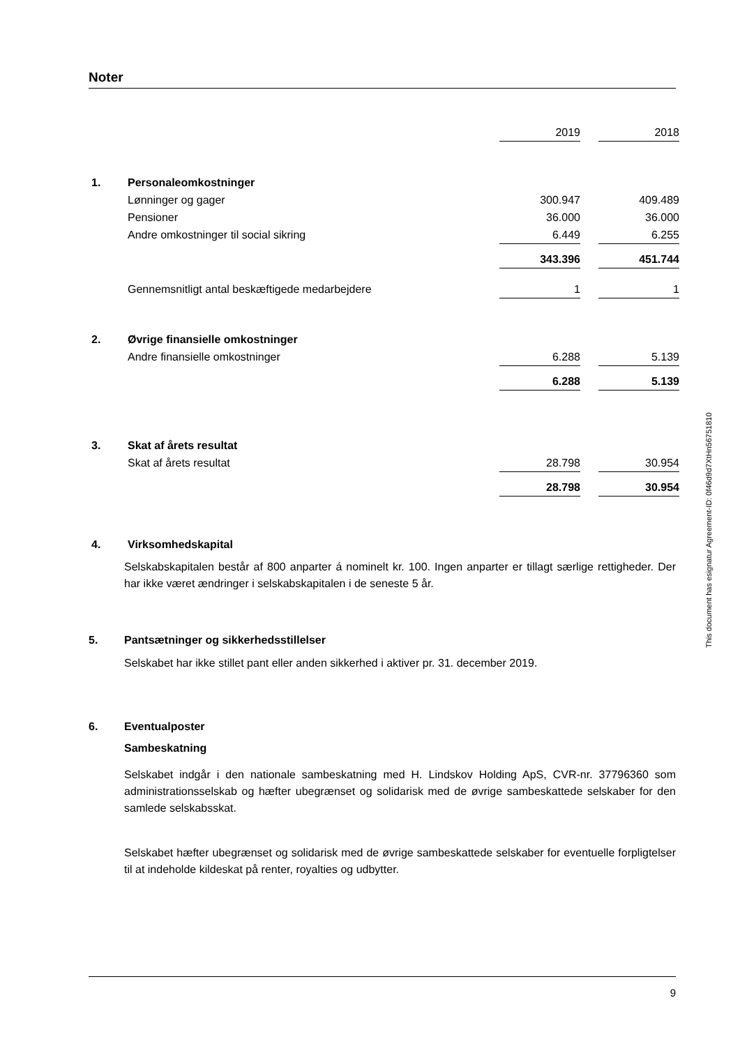Noter
| | | 2019 | | 2018 |
| 1. | Personaleomkostninger | | | |
| | Lønninger og gager | 300.947 | | 409.489 |
| | Pensioner | 36.000 | | 36.000 |
| | Andre omkostninger til social sikring | 6.449 | | 6.255 |
| | | 343.396 | | 451.744 |
| | Gennemsnitligt antal beskæftigede medarbejdere | 1 | | 1 |
| 2. | Øvrige finansielle omkostninger | | | |
| | Andre finansielle omkostninger | 6.288 | | 5.139 |
| | | 6.288 | | 5.139 |
| 3. | Skat af årets resultat | | | |
| | Skat af årets resultat | 28.798 | | 30.954 |
| | | 28.798 | | 30.954 |
| 4. | Virksomhedskapital | | | |
Selskabskapitalen består af 800 anparter á nominelt kr. 100. Ingen anparter er tillagt særlige rettigheder. Der har ikke været ændringer i selskabskapitalen i de seneste 5 år.
5. Pantsætninger og sikkerhedsstillelser
Selskabet har ikke stillet pant eller anden sikkerhed i aktiver pr. 31. december 2019.
6. Eventualposter
Sambeskatning
Selskabet indgår i den nationale sambeskatning med H. Lindskov Holding ApS, CVR-nr. 37796360 som administrationsselskab og hæfter ubegrænset og solidarisk med de øvrige sambeskattede selskaber for den samlede selskabsskat.
Selskabet hæfter ubegrænset og solidarisk med de øvrige sambeskattede selskaber for eventuelle forpligtelser til at indeholde kildeskat på renter, royalties og udbytter.
This document has esignatur Agreement-ID: 0f46d9d7XtHn56751810
9